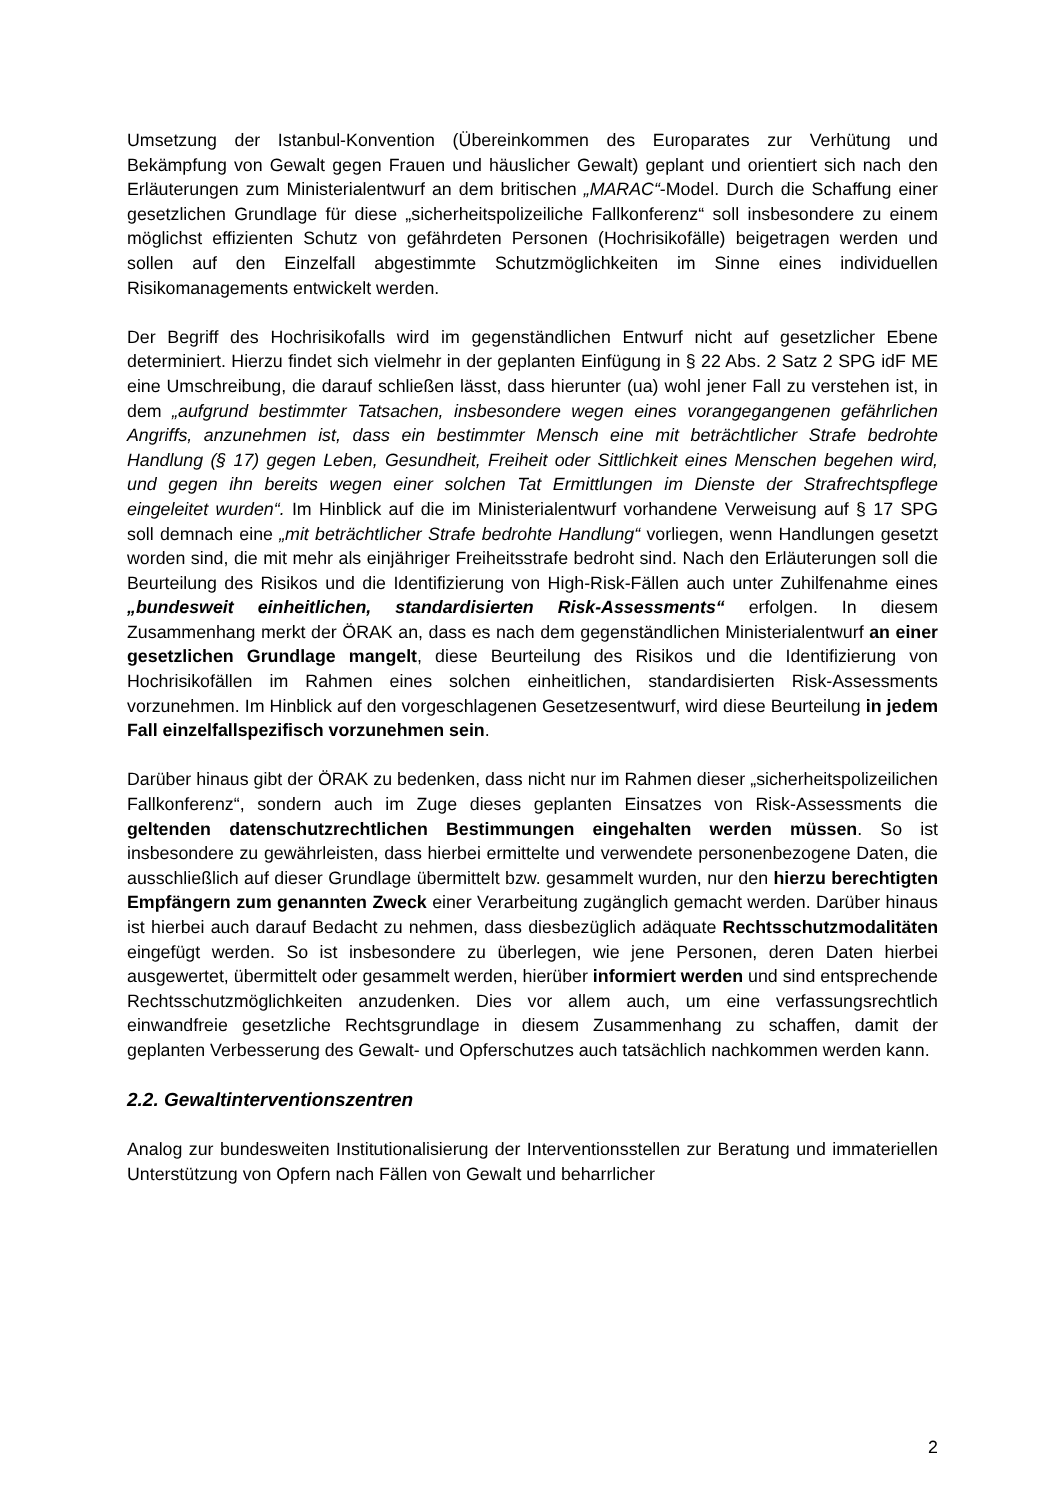Umsetzung der Istanbul-Konvention (Übereinkommen des Europarates zur Verhütung und Bekämpfung von Gewalt gegen Frauen und häuslicher Gewalt) geplant und orientiert sich nach den Erläuterungen zum Ministerialentwurf an dem britischen „MARAC“-Model. Durch die Schaffung einer gesetzlichen Grundlage für diese „sicherheitspolizeiliche Fallkonferenz“ soll insbesondere zu einem möglichst effizienten Schutz von gefährdeten Personen (Hochrisikofälle) beigetragen werden und sollen auf den Einzelfall abgestimmte Schutzmöglichkeiten im Sinne eines individuellen Risikomanagements entwickelt werden.
Der Begriff des Hochrisikofalls wird im gegenständlichen Entwurf nicht auf gesetzlicher Ebene determiniert. Hierzu findet sich vielmehr in der geplanten Einfügung in § 22 Abs. 2 Satz 2 SPG idF ME eine Umschreibung, die darauf schließen lässt, dass hierunter (ua) wohl jener Fall zu verstehen ist, in dem „aufgrund bestimmter Tatsachen, insbesondere wegen eines vorangegangenen gefährlichen Angriffs, anzunehmen ist, dass ein bestimmter Mensch eine mit beträchtlicher Strafe bedrohte Handlung (§ 17) gegen Leben, Gesundheit, Freiheit oder Sittlichkeit eines Menschen begehen wird, und gegen ihn bereits wegen einer solchen Tat Ermittlungen im Dienste der Strafrechtspflege eingeleitet wurden“. Im Hinblick auf die im Ministerialentwurf vorhandene Verweisung auf § 17 SPG soll demnach eine „mit beträchtlicher Strafe bedrohte Handlung“ vorliegen, wenn Handlungen gesetzt worden sind, die mit mehr als einjähriger Freiheitsstrafe bedroht sind. Nach den Erläuterungen soll die Beurteilung des Risikos und die Identifizierung von High-Risk-Fällen auch unter Zuhilfenahme eines „bundesweit einheitlichen, standardisierten Risk-Assessments“ erfolgen. In diesem Zusammenhang merkt der ÖRAK an, dass es nach dem gegenständlichen Ministerialentwurf an einer gesetzlichen Grundlage mangelt, diese Beurteilung des Risikos und die Identifizierung von Hochrisikofällen im Rahmen eines solchen einheitlichen, standardisierten Risk-Assessments vorzunehmen. Im Hinblick auf den vorgeschlagenen Gesetzesentwurf, wird diese Beurteilung in jedem Fall einzelfallspezifisch vorzunehmen sein.
Darüber hinaus gibt der ÖRAK zu bedenken, dass nicht nur im Rahmen dieser „sicherheitspolizeilichen Fallkonferenz“, sondern auch im Zuge dieses geplanten Einsatzes von Risk-Assessments die geltenden datenschutzrechtlichen Bestimmungen eingehalten werden müssen. So ist insbesondere zu gewährleisten, dass hierbei ermittelte und verwendete personenbezogene Daten, die ausschließlich auf dieser Grundlage übermittelt bzw. gesammelt wurden, nur den hierzu berechtigten Empfängern zum genannten Zweck einer Verarbeitung zugänglich gemacht werden. Darüber hinaus ist hierbei auch darauf Bedacht zu nehmen, dass diesbezüglich adäquate Rechtsschutzmodalitäten eingefügt werden. So ist insbesondere zu überlegen, wie jene Personen, deren Daten hierbei ausgewertet, übermittelt oder gesammelt werden, hierüber informiert werden und sind entsprechende Rechtsschutzmöglichkeiten anzudenken. Dies vor allem auch, um eine verfassungsrechtlich einwandfreie gesetzliche Rechtsgrundlage in diesem Zusammenhang zu schaffen, damit der geplanten Verbesserung des Gewalt- und Opferschutzes auch tatsächlich nachkommen werden kann.
2.2. Gewaltinterventionszentren
Analog zur bundesweiten Institutionalisierung der Interventionsstellen zur Beratung und immateriellen Unterstützung von Opfern nach Fällen von Gewalt und beharrlicher
2